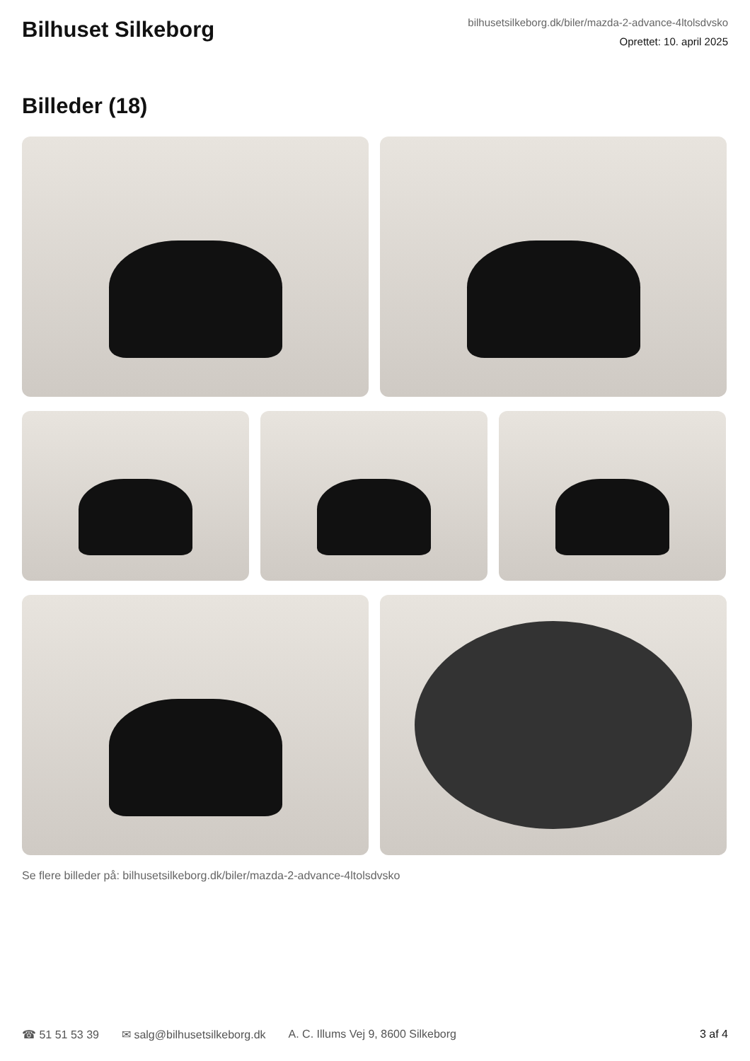Bilhuset Silkeborg
bilhusetsilkeborg.dk/biler/mazda-2-advance-4ltolsdvsko
Oprettet: 10. april 2025
Billeder (18)
Se flere billeder på: bilhusetsilkeborg.dk/biler/mazda-2-advance-4ltolsdvsko
☎ 51 51 53 39 ✉ salg@bilhusetsilkeborg.dk A. C. Illums Vej 9, 8600 Silkeborg 3 af 4